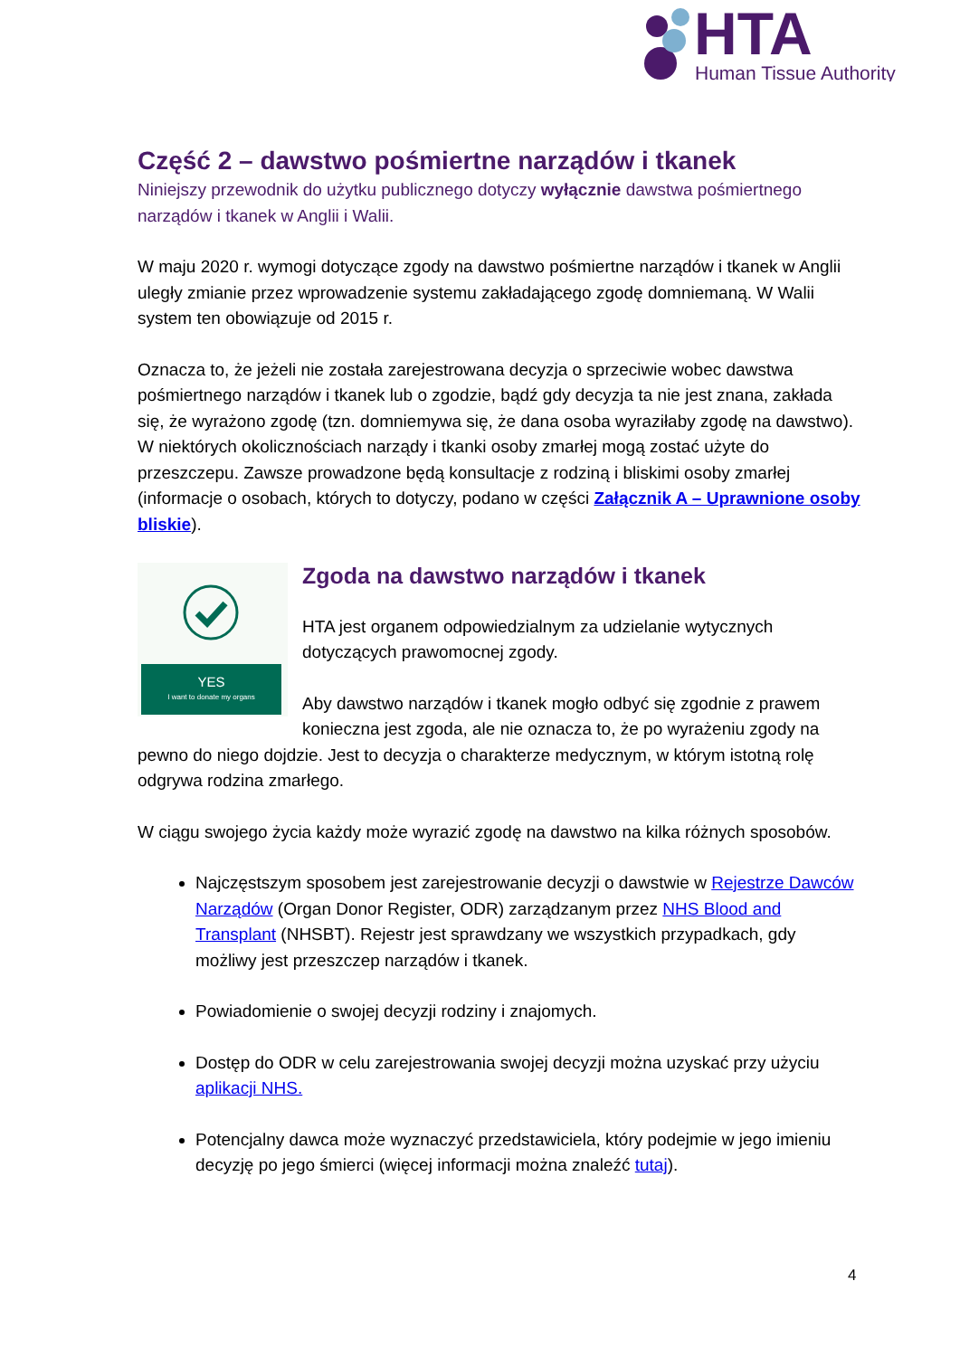HTA
Human Tissue Authority
Część 2 – dawstwo pośmiertne narządów i tkanek
Niniejszy przewodnik do użytku publicznego dotyczy wyłącznie dawstwa pośmiertnego narządów i tkanek w Anglii i Walii.
W maju 2020 r. wymogi dotyczące zgody na dawstwo pośmiertne narządów i tkanek w Anglii uległy zmianie przez wprowadzenie systemu zakładającego zgodę domniemaną. W Walii system ten obowiązuje od 2015 r.
Oznacza to, że jeżeli nie została zarejestrowana decyzja o sprzeciwie wobec dawstwa pośmiertnego narządów i tkanek lub o zgodzie, bądź gdy decyzja ta nie jest znana, zakłada się, że wyrażono zgodę (tzn. domniemywa się, że dana osoba wyraziłaby zgodę na dawstwo). W niektórych okolicznościach narządy i tkanki osoby zmarłej mogą zostać użyte do przeszczepu. Zawsze prowadzone będą konsultacje z rodziną i bliskimi osoby zmarłej (informacje o osobach, których to dotyczy, podano w części Załącznik A – Uprawnione osoby bliskie).
YES
I want to donate my organs
Zgoda na dawstwo narządów i tkanek
HTA jest organem odpowiedzialnym za udzielanie wytycznych dotyczących prawomocnej zgody.
Aby dawstwo narządów i tkanek mogło odbyć się zgodnie z prawem konieczna jest zgoda, ale nie oznacza to, że po wyrażeniu zgody na pewno do niego dojdzie. Jest to decyzja o charakterze medycznym, w którym istotną rolę odgrywa rodzina zmarłego.
W ciągu swojego życia każdy może wyrazić zgodę na dawstwo na kilka różnych sposobów.
Najczęstszym sposobem jest zarejestrowanie decyzji o dawstwie w Rejestrze Dawców Narządów (Organ Donor Register, ODR) zarządzanym przez NHS Blood and Transplant (NHSBT). Rejestr jest sprawdzany we wszystkich przypadkach, gdy możliwy jest przeszczep narządów i tkanek.
Powiadomienie o swojej decyzji rodziny i znajomych.
Dostęp do ODR w celu zarejestrowania swojej decyzji można uzyskać przy użyciu aplikacji NHS.
Potencjalny dawca może wyznaczyć przedstawiciela, który podejmie w jego imieniu decyzję po jego śmierci (więcej informacji można znaleźć tutaj).
4